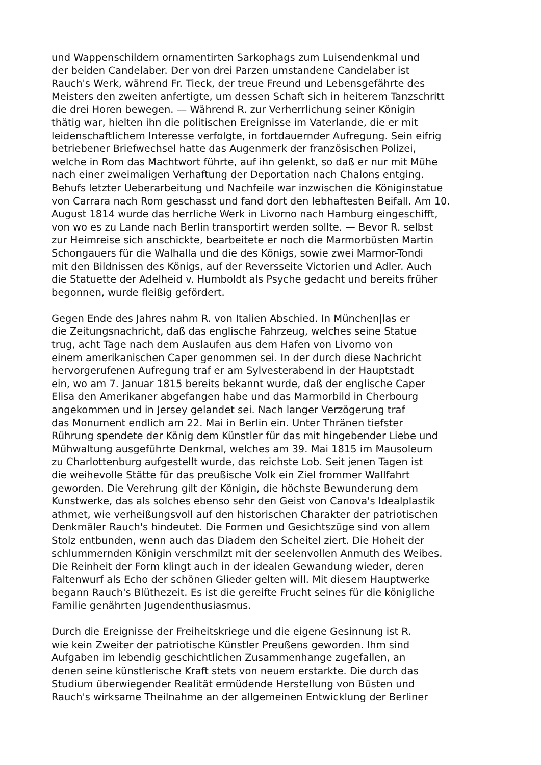und Wappenschildern ornamentirten Sarkophags zum Luisendenkmal und
der beiden Candelaber. Der von drei Parzen umstandene Candelaber ist
Rauch's Werk, während Fr. Tieck, der treue Freund und Lebensgefährte des
Meisters den zweiten anfertigte, um dessen Schaft sich in heiterem Tanzschritt
die drei Horen bewegen. — Während R. zur Verherrlichung seiner Königin
thätig war, hielten ihn die politischen Ereignisse im Vaterlande, die er mit
leidenschaftlichem Interesse verfolgte, in fortdauernder Aufregung. Sein eifrig
betriebener Briefwechsel hatte das Augenmerk der französischen Polizei,
welche in Rom das Machtwort führte, auf ihn gelenkt, so daß er nur mit Mühe
nach einer zweimaligen Verhaftung der Deportation nach Chalons entging.
Behufs letzter Ueberarbeitung und Nachfeile war inzwischen die Königinstatue
von Carrara nach Rom geschasst und fand dort den lebhaftesten Beifall. Am 10.
August 1814 wurde das herrliche Werk in Livorno nach Hamburg eingeschifft,
von wo es zu Lande nach Berlin transportirt werden sollte. — Bevor R. selbst
zur Heimreise sich anschickte, bearbeitete er noch die Marmorbüsten Martin
Schongauers für die Walhalla und die des Königs, sowie zwei Marmor-Tondi
mit den Bildnissen des Königs, auf der Reversseite Victorien und Adler. Auch
die Statuette der Adelheid v. Humboldt als Psyche gedacht und bereits früher
begonnen, wurde fleißig gefördert.
Gegen Ende des Jahres nahm R. von Italien Abschied. In München|las er
die Zeitungsnachricht, daß das englische Fahrzeug, welches seine Statue
trug, acht Tage nach dem Auslaufen aus dem Hafen von Livorno von
einem amerikanischen Caper genommen sei. In der durch diese Nachricht
hervorgerufenen Aufregung traf er am Sylvesterabend in der Hauptstadt
ein, wo am 7. Januar 1815 bereits bekannt wurde, daß der englische Caper
Elisa den Amerikaner abgefangen habe und das Marmorbild in Cherbourg
angekommen und in Jersey gelandet sei. Nach langer Verzögerung traf
das Monument endlich am 22. Mai in Berlin ein. Unter Thränen tiefster
Rührung spendete der König dem Künstler für das mit hingebender Liebe und
Mühwaltung ausgeführte Denkmal, welches am 39. Mai 1815 im Mausoleum
zu Charlottenburg aufgestellt wurde, das reichste Lob. Seit jenen Tagen ist
die weihevolle Stätte für das preußische Volk ein Ziel frommer Wallfahrt
geworden. Die Verehrung gilt der Königin, die höchste Bewunderung dem
Kunstwerke, das als solches ebenso sehr den Geist von Canova's Idealplastik
athmet, wie verheißungsvoll auf den historischen Charakter der patriotischen
Denkmäler Rauch's hindeutet. Die Formen und Gesichtszüge sind von allem
Stolz entbunden, wenn auch das Diadem den Scheitel ziert. Die Hoheit der
schlummernden Königin verschmilzt mit der seelenvollen Anmuth des Weibes.
Die Reinheit der Form klingt auch in der idealen Gewandung wieder, deren
Faltenwurf als Echo der schönen Glieder gelten will. Mit diesem Hauptwerke
begann Rauch's Blüthezeit. Es ist die gereifte Frucht seines für die königliche
Familie genährten Jugendenthusiasmus.
Durch die Ereignisse der Freiheitskriege und die eigene Gesinnung ist R.
wie kein Zweiter der patriotische Künstler Preußens geworden. Ihm sind
Aufgaben im lebendig geschichtlichen Zusammenhange zugefallen, an
denen seine künstlerische Kraft stets von neuem erstarkte. Die durch das
Studium überwiegender Realität ermüdende Herstellung von Büsten und
Rauch's wirksame Theilnahme an der allgemeinen Entwicklung der Berliner